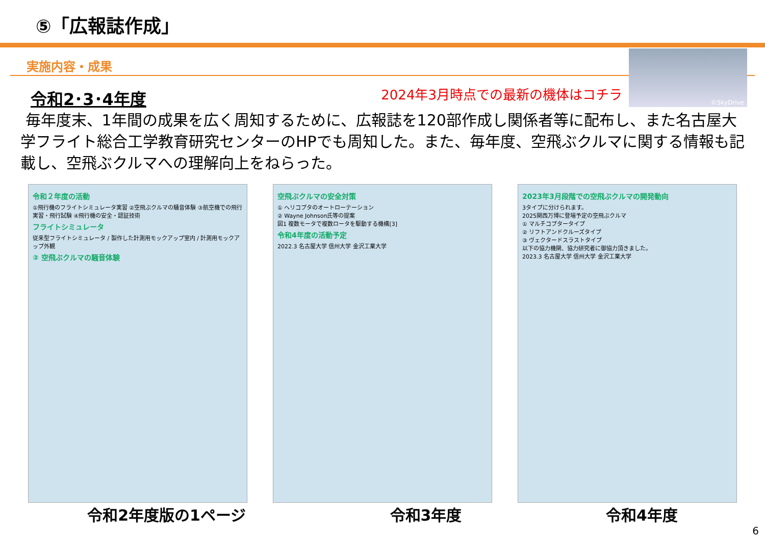⑤「広報誌作成」
実施内容・成果
©SkyDrive
令和2･3･4年度
2024年3月時点での最新の機体はコチラ
毎年度末、1年間の成果を広く周知するために、広報誌を120部作成し関係者等に配布し、また名古屋大学フライト総合工学教育研究センターのHPでも周知した。また、毎年度、空飛ぶクルマに関する情報も記載し、空飛ぶクルマへの理解向上をねらった。
令和２年度の活動
①飛行機のフライトシミュレータ実習 ②空飛ぶクルマの騒音体験 ③航空機での飛行実習・飛行試験 ④飛行機の安全・認証技術
フライトシミュレータ
従来型フライトシミュレータ / 製作した計測用モックアップ室内 / 計測用モックアップ外観
② 空飛ぶクルマの騒音体験
空飛ぶクルマの安全対策
① ヘリコプタのオートローテーション
② Wayne Johnson氏等の提案
図1 複数モータで複数ロータを駆動する機構[3]
令和4年度の活動予定
2022.3 名古屋大学 信州大学 金沢工業大学
2023年3月段階での空飛ぶクルマの開発動向
3タイプに分けられます。
2025関西万博に登場予定の空飛ぶクルマ
① マルチコプタータイプ
② リフトアンドクルーズタイプ
③ ヴェクタードスラストタイプ
以下の協力機関、協力研究者に御協力頂きました。
2023.3 名古屋大学 信州大学 金沢工業大学
令和2年度版の1ページ 令和3年度 令和4年度
6